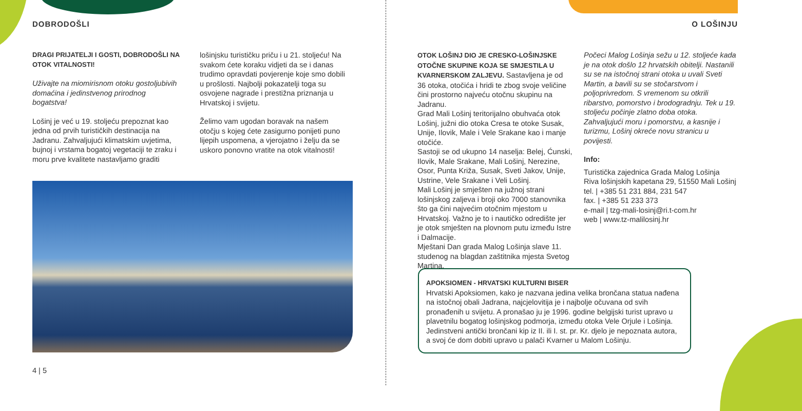DOBRODOŠLI
DRAGI PRIJATELJI I GOSTI, DOBRODOŠLI NA OTOK VITALNOSTI!
Uživajte na miomirisnom otoku gostoljubivih domaćina i jedinstvenog prirodnog bogatstva!
Lošinj je već u 19. stoljeću prepoznat kao jedna od prvih turističkih destinacija na Jadranu. Zahvaljujući klimatskim uvjetima, bujnoj i vrstama bogatoj vegetaciji te zraku i moru prve kvalitete nastavljamo graditi
lošinjsku turističku priču i u 21. stoljeću! Na svakom ćete koraku vidjeti da se i danas trudimo opravdati povjerenje koje smo dobili u prošlosti. Najbolji pokazatelji toga su osvojene nagrade i prestižna priznanja u Hrvatskoj i svijetu.
Želimo vam ugodan boravak na našem otočju s kojeg ćete zasigurno ponijeti puno lijepih uspomena, a vjerojatno i želju da se uskoro ponovno vratite na otok vitalnosti!
4 | 5
O LOŠINJU
OTOK LOŠINJ DIO JE CRESKO-LOŠINJSKE OTOČNE SKUPINE KOJA SE SMJESTILA U KVARNERSKOM ZALJEVU. Sastavljena je od 36 otoka, otočića i hridi te zbog svoje veličine čini prostorno najveću otočnu skupinu na Jadranu.
Grad Mali Lošinj teritorijalno obuhvaća otok Lošinj, južni dio otoka Cresa te otoke Susak, Unije, Ilovik, Male i Vele Srakane kao i manje otočiće.
Sastoji se od ukupno 14 naselja: Belej, Ćunski, Ilovik, Male Srakane, Mali Lošinj, Nerezine, Osor, Punta Križa, Susak, Sveti Jakov, Unije, Ustrine, Vele Srakane i Veli Lošinj.
Mali Lošinj je smješten na južnoj strani lošinjskog zaljeva i broji oko 7000 stanovnika što ga čini najvećim otočnim mjestom u Hrvatskoj. Važno je to i nautičko odredište jer je otok smješten na plovnom putu između Istre i Dalmacije.
Mještani Dan grada Malog Lošinja slave 11. studenog na blagdan zaštitnika mjesta Svetog Martina.
Počeci Malog Lošinja sežu u 12. stoljeće kada je na otok došlo 12 hrvatskih obitelji. Nastanili su se na istočnoj strani otoka u uvali Sveti Martin, a bavili su se stočarstvom i poljoprivredom. S vremenom su otkrili ribarstvo, pomorstvo i brodogradnju. Tek u 19. stoljeću počinje zlatno doba otoka. Zahvaljujući moru i pomorstvu, a kasnije i turizmu, Lošinj okreće novu stranicu u povijesti.
Info:
Turistička zajednica Grada Malog Lošinja
Riva lošinjskih kapetana 29, 51550 Mali Lošinj
tel. | +385 51 231 884, 231 547
fax. | +385 51 233 373
e-mail | tzg-mali-losinj@ri.t-com.hr
web | www.tz-malilosinj.hr
APOKSIOMEN - HRVATSKI KULTURNI BISER
Hrvatski Apoksiomen, kako je nazvana jedina velika brončana statua nađena na istočnoj obali Jadrana, najcjelovitija je i najbolje očuvana od svih pronađenih u svijetu. A pronašao ju je 1996. godine belgijski turist upravo u plavetnilu bogatog lošinjskog podmorja, između otoka Vele Orjule i Lošinja. Jedinstveni antički brončani kip iz II. ili I. st. pr. Kr. djelo je nepoznata autora, a svoj će dom dobiti upravo u palači Kvarner u Malom Lošinju.